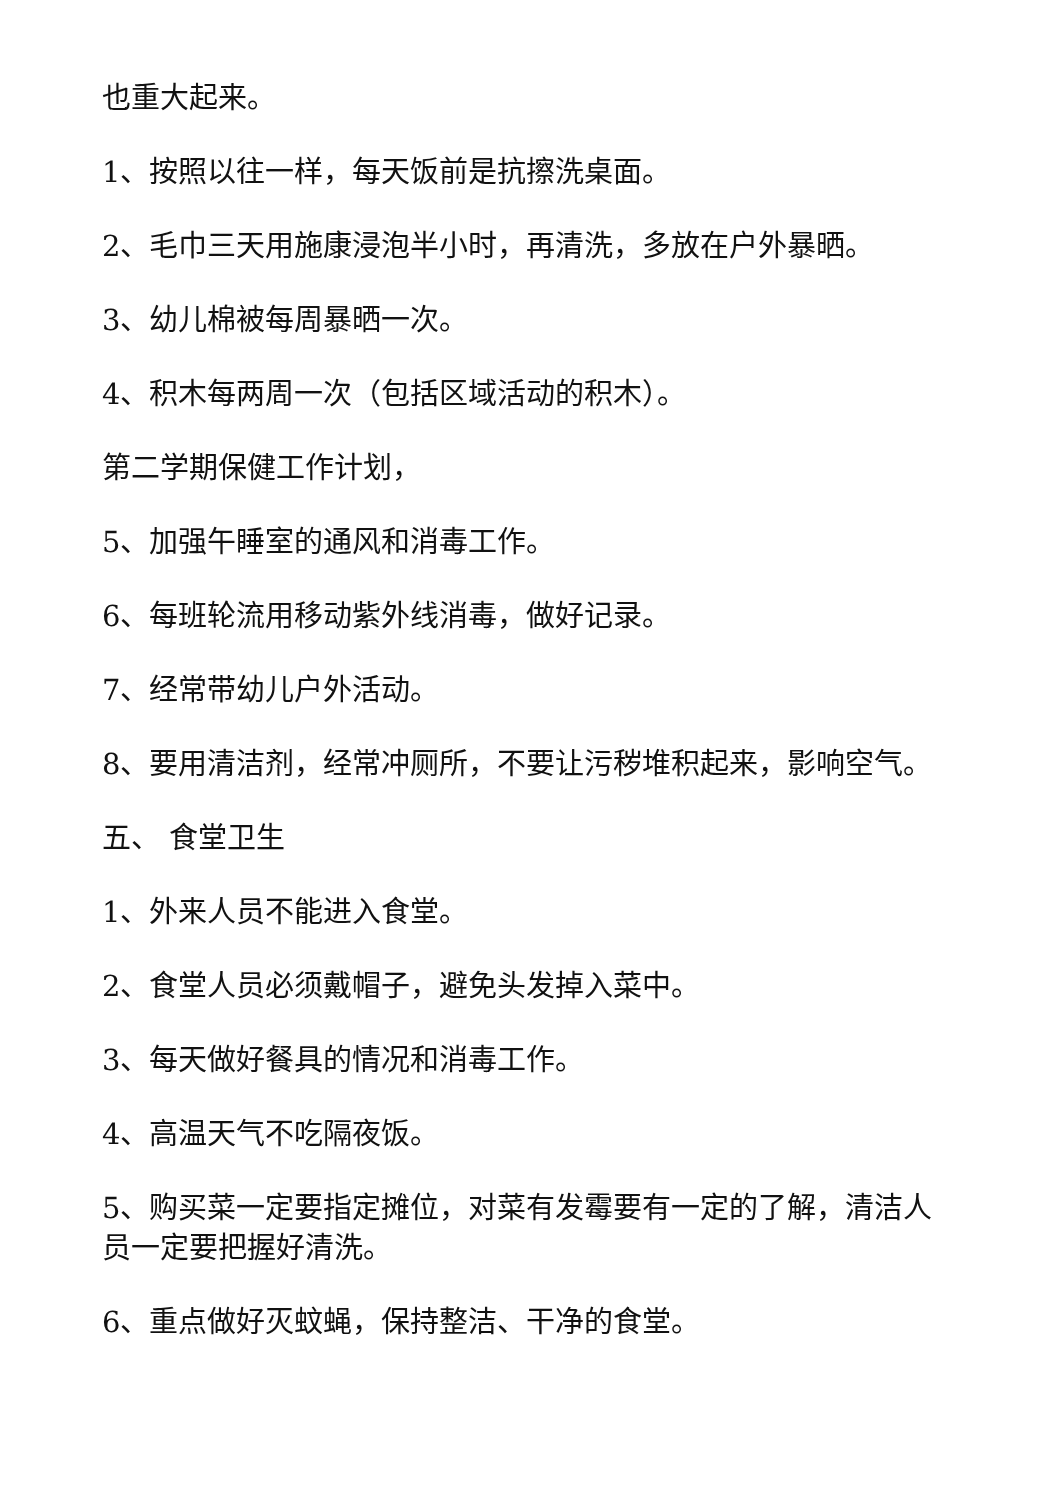也重大起来。
1、按照以往一样，每天饭前是抗擦洗桌面。
2、毛巾三天用施康浸泡半小时，再清洗，多放在户外暴晒。
3、幼儿棉被每周暴晒一次。
4、积木每两周一次（包括区域活动的积木）。
第二学期保健工作计划，
5、加强午睡室的通风和消毒工作。
6、每班轮流用移动紫外线消毒，做好记录。
7、经常带幼儿户外活动。
8、要用清洁剂，经常冲厕所，不要让污秽堆积起来，影响空气。
五、 食堂卫生
1、外来人员不能进入食堂。
2、食堂人员必须戴帽子，避免头发掉入菜中。
3、每天做好餐具的情况和消毒工作。
4、高温天气不吃隔夜饭。
5、购买菜一定要指定摊位，对菜有发霉要有一定的了解，清洁人员一定要把握好清洗。
6、重点做好灭蚊蝇，保持整洁、干净的食堂。